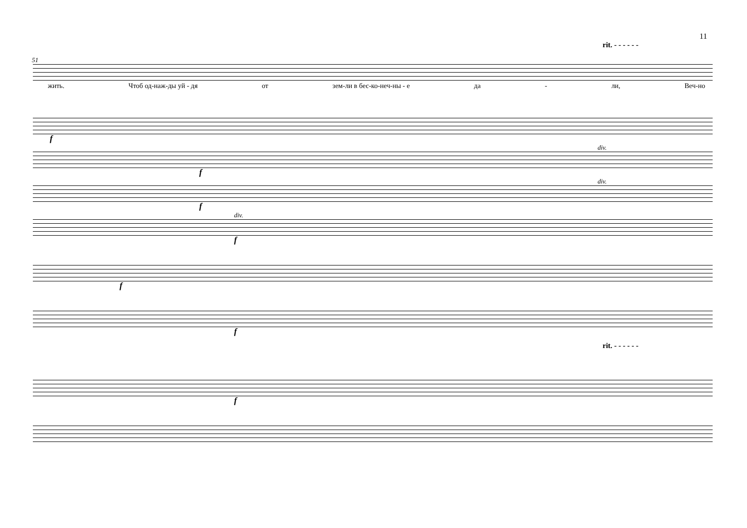11
rit. - - - - - -
51
жить. Чтоб од-наж-ды уй - дя от зем-ли в бес-ко-неч-ны - е да - ли, Веч-но
f
div.
f
div.
f
div.
f
f
f
rit. - - - - - -
f